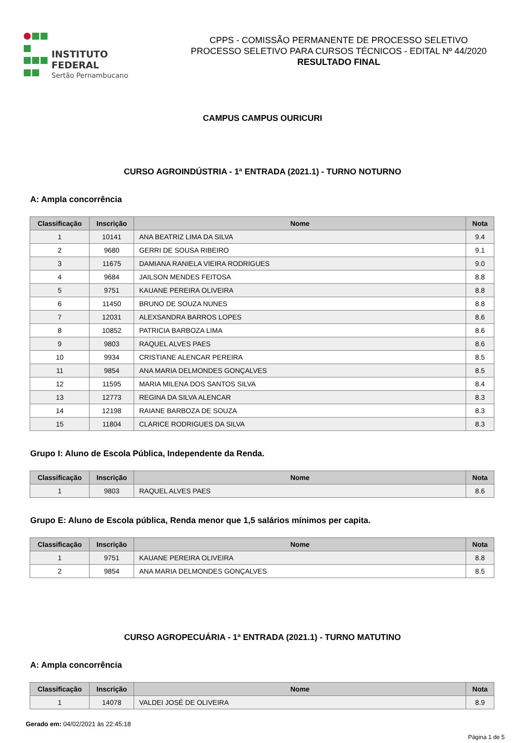INSTITUTO FEDERAL
Sertão Pernambucano
CPPS - COMISSÃO PERMANENTE DE PROCESSO SELETIVO
PROCESSO SELETIVO PARA CURSOS TÉCNICOS - EDITAL Nº 44/2020
RESULTADO FINAL
CAMPUS CAMPUS OURICURI
CURSO AGROINDÚSTRIA - 1ª ENTRADA (2021.1) - TURNO NOTURNO
A: Ampla concorrência
| Classificação | Inscrição | Nome | Nota |
| --- | --- | --- | --- |
| 1 | 10141 | ANA BEATRIZ LIMA DA SILVA | 9.4 |
| 2 | 9680 | GERRI DE SOUSA RIBEIRO | 9.1 |
| 3 | 11675 | DAMIANA RANIELA VIEIRA RODRIGUES | 9.0 |
| 4 | 9684 | JAILSON MENDES FEITOSA | 8.8 |
| 5 | 9751 | KAUANE PEREIRA OLIVEIRA | 8.8 |
| 6 | 11450 | BRUNO DE SOUZA NUNES | 8.8 |
| 7 | 12031 | ALEXSANDRA BARROS LOPES | 8.6 |
| 8 | 10852 | PATRICIA BARBOZA LIMA | 8.6 |
| 9 | 9803 | RAQUEL ALVES PAES | 8.6 |
| 10 | 9934 | CRISTIANE ALENCAR PEREIRA | 8.5 |
| 11 | 9854 | ANA MARIA DELMONDES GONÇALVES | 8.5 |
| 12 | 11595 | MARIA MILENA DOS SANTOS SILVA | 8.4 |
| 13 | 12773 | REGINA DA SILVA ALENCAR | 8.3 |
| 14 | 12198 | RAIANE BARBOZA DE SOUZA | 8.3 |
| 15 | 11804 | CLARICE RODRIGUES DA SILVA | 8.3 |
Grupo I: Aluno de Escola Pública, Independente da Renda.
| Classificação | Inscrição | Nome | Nota |
| --- | --- | --- | --- |
| 1 | 9803 | RAQUEL ALVES PAES | 8.6 |
Grupo E: Aluno de Escola pública, Renda menor que 1,5 salários mínimos per capita.
| Classificação | Inscrição | Nome | Nota |
| --- | --- | --- | --- |
| 1 | 9751 | KAUANE PEREIRA OLIVEIRA | 8.8 |
| 2 | 9854 | ANA MARIA DELMONDES GONÇALVES | 8.5 |
CURSO AGROPECUÁRIA - 1ª ENTRADA (2021.1) - TURNO MATUTINO
A: Ampla concorrência
| Classificação | Inscrição | Nome | Nota |
| --- | --- | --- | --- |
| 1 | 14078 | VALDEI JOSÉ DE OLIVEIRA | 8.9 |
Gerado em: 04/02/2021 às 22:45:18
Página 1 de 5